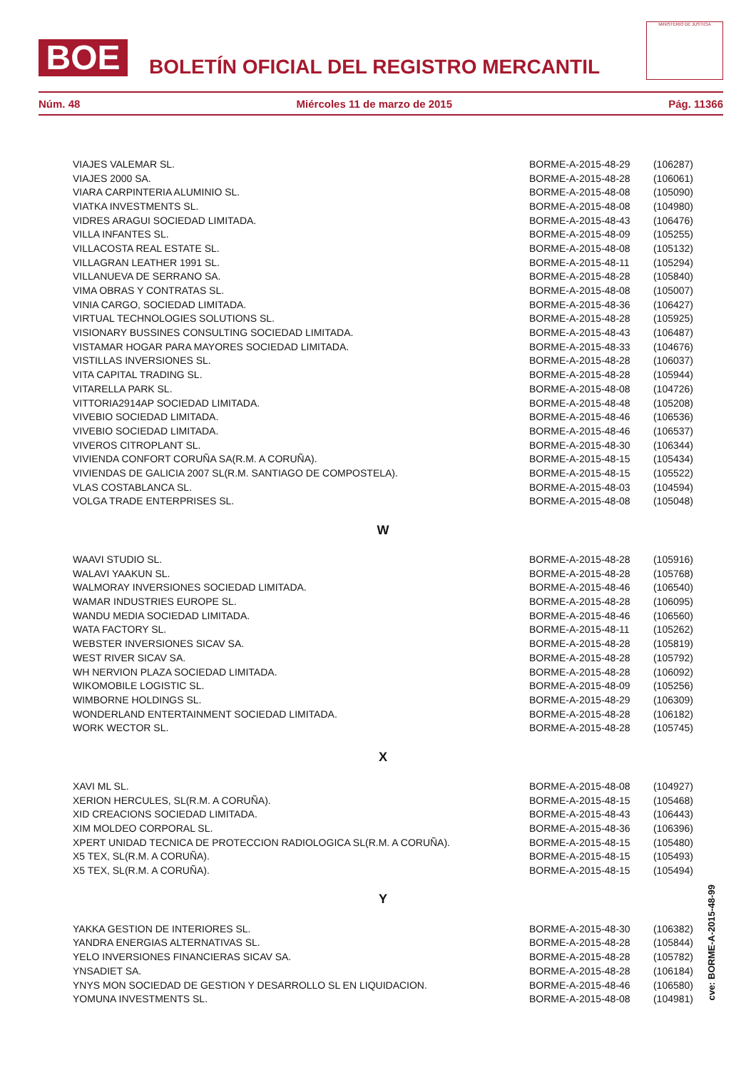BOE
BOLETÍN OFICIAL DEL REGISTRO MERCANTIL
MINISTERIO DE JUSTICIA
Núm. 48 Miércoles 11 de marzo de 2015 Pág. 11366
| VIAJES VALEMAR SL. | BORME-A-2015-48-29 | (106287) |
| VIAJES 2000 SA. | BORME-A-2015-48-28 | (106061) |
| VIARA CARPINTERIA ALUMINIO SL. | BORME-A-2015-48-08 | (105090) |
| VIATKA INVESTMENTS SL. | BORME-A-2015-48-08 | (104980) |
| VIDRES ARAGUI SOCIEDAD LIMITADA. | BORME-A-2015-48-43 | (106476) |
| VILLA INFANTES SL. | BORME-A-2015-48-09 | (105255) |
| VILLACOSTA REAL ESTATE SL. | BORME-A-2015-48-08 | (105132) |
| VILLAGRAN LEATHER 1991 SL. | BORME-A-2015-48-11 | (105294) |
| VILLANUEVA DE SERRANO SA. | BORME-A-2015-48-28 | (105840) |
| VIMA OBRAS Y CONTRATAS SL. | BORME-A-2015-48-08 | (105007) |
| VINIA CARGO, SOCIEDAD LIMITADA. | BORME-A-2015-48-36 | (106427) |
| VIRTUAL TECHNOLOGIES SOLUTIONS SL. | BORME-A-2015-48-28 | (105925) |
| VISIONARY BUSSINES CONSULTING SOCIEDAD LIMITADA. | BORME-A-2015-48-43 | (106487) |
| VISTAMAR HOGAR PARA MAYORES SOCIEDAD LIMITADA. | BORME-A-2015-48-33 | (104676) |
| VISTILLAS INVERSIONES SL. | BORME-A-2015-48-28 | (106037) |
| VITA CAPITAL TRADING SL. | BORME-A-2015-48-28 | (105944) |
| VITARELLA PARK SL. | BORME-A-2015-48-08 | (104726) |
| VITTORIA2914AP SOCIEDAD LIMITADA. | BORME-A-2015-48-48 | (105208) |
| VIVEBIO SOCIEDAD LIMITADA. | BORME-A-2015-48-46 | (106536) |
| VIVEBIO SOCIEDAD LIMITADA. | BORME-A-2015-48-46 | (106537) |
| VIVEROS CITROPLANT SL. | BORME-A-2015-48-30 | (106344) |
| VIVIENDA CONFORT CORUÑA SA(R.M. A CORUÑA). | BORME-A-2015-48-15 | (105434) |
| VIVIENDAS DE GALICIA 2007 SL(R.M. SANTIAGO DE COMPOSTELA). | BORME-A-2015-48-15 | (105522) |
| VLAS COSTABLANCA SL. | BORME-A-2015-48-03 | (104594) |
| VOLGA TRADE ENTERPRISES SL. | BORME-A-2015-48-08 | (105048) |
| W | | |
| WAAVI STUDIO SL. | BORME-A-2015-48-28 | (105916) |
| WALAVI YAAKUN SL. | BORME-A-2015-48-28 | (105768) |
| WALMORAY INVERSIONES SOCIEDAD LIMITADA. | BORME-A-2015-48-46 | (106540) |
| WAMAR INDUSTRIES EUROPE SL. | BORME-A-2015-48-28 | (106095) |
| WANDU MEDIA SOCIEDAD LIMITADA. | BORME-A-2015-48-46 | (106560) |
| WATA FACTORY SL. | BORME-A-2015-48-11 | (105262) |
| WEBSTER INVERSIONES SICAV SA. | BORME-A-2015-48-28 | (105819) |
| WEST RIVER SICAV SA. | BORME-A-2015-48-28 | (105792) |
| WH NERVION PLAZA SOCIEDAD LIMITADA. | BORME-A-2015-48-28 | (106092) |
| WIKOMOBILE LOGISTIC SL. | BORME-A-2015-48-09 | (105256) |
| WIMBORNE HOLDINGS SL. | BORME-A-2015-48-29 | (106309) |
| WONDERLAND ENTERTAINMENT SOCIEDAD LIMITADA. | BORME-A-2015-48-28 | (106182) |
| WORK WECTOR SL. | BORME-A-2015-48-28 | (105745) |
| X | | |
| XAVI ML SL. | BORME-A-2015-48-08 | (104927) |
| XERION HERCULES, SL(R.M. A CORUÑA). | BORME-A-2015-48-15 | (105468) |
| XID CREACIONS SOCIEDAD LIMITADA. | BORME-A-2015-48-43 | (106443) |
| XIM MOLDEO CORPORAL SL. | BORME-A-2015-48-36 | (106396) |
| XPERT UNIDAD TECNICA DE PROTECCION RADIOLOGICA SL(R.M. A CORUÑA). | BORME-A-2015-48-15 | (105480) |
| X5 TEX, SL(R.M. A CORUÑA). | BORME-A-2015-48-15 | (105493) |
| X5 TEX, SL(R.M. A CORUÑA). | BORME-A-2015-48-15 | (105494) |
| Y | | |
| YAKKA GESTION DE INTERIORES SL. | BORME-A-2015-48-30 | (106382) |
| YANDRA ENERGIAS ALTERNATIVAS SL. | BORME-A-2015-48-28 | (105844) |
| YELO INVERSIONES FINANCIERAS SICAV SA. | BORME-A-2015-48-28 | (105782) |
| YNSADIET SA. | BORME-A-2015-48-28 | (106184) |
| YNYS MON SOCIEDAD DE GESTION Y DESARROLLO SL EN LIQUIDACION. | BORME-A-2015-48-46 | (106580) |
| YOMUNA INVESTMENTS SL. | BORME-A-2015-48-08 | (104981) |
cve: BORME-A-2015-48-99